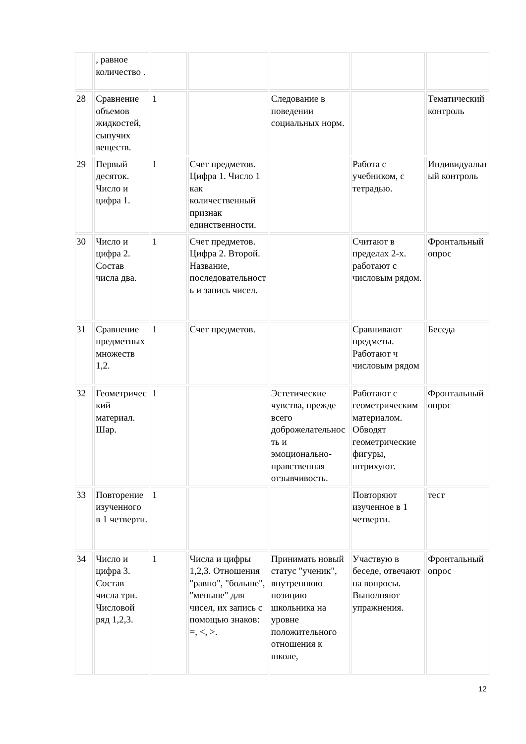| | , равное количество . | | | | | |
| 28 | Сравнение объемов жидкостей, сыпучих веществ. | 1 | | Следование в поведении социальных норм. | | Тематический контроль |
| 29 | Первый десяток. Число и цифра 1. | 1 | Счет предметов. Цифра 1. Число 1 как количественный признак единственности. | | Работа с учебником, с тетрадью. | Индивидуальный контроль |
| 30 | Число и цифра 2. Состав числа два. | 1 | Счет предметов. Цифра 2. Второй. Название, последовательность и запись чисел. | | Считают в пределах 2-х. работают с числовым рядом. | Фронтальный опрос |
| 31 | Сравнение предметных множеств 1,2. | 1 | Счет предметов. | | Сравнивают предметы. Работают ч числовым рядом | Беседа |
| 32 | Геометрический материал. Шар. | 1 | | Эстетические чувства, прежде всего доброжелательность и эмоционально-нравственная отзывчивость. | Работают с геометрическим материалом. Обводят геометрические фигуры, штрихуют. | Фронтальный опрос |
| 33 | Повторение изученного в 1 четверти. | 1 | | | Повторяют изученное в 1 четверти. | тест |
| 34 | Число и цифра 3. Состав числа три. Числовой ряд 1,2,3. | 1 | Числа и цифры 1,2,3. Отношения "равно", "больше", "меньше" для чисел, их запись с помощью знаков: =, <, >. | Принимать новый статус "ученик", внутреннюю позицию школьника на уровне положительного отношения к школе, | Участвую в беседе, отвечают на вопросы. Выполняют упражнения. | Фронтальный опрос |
12